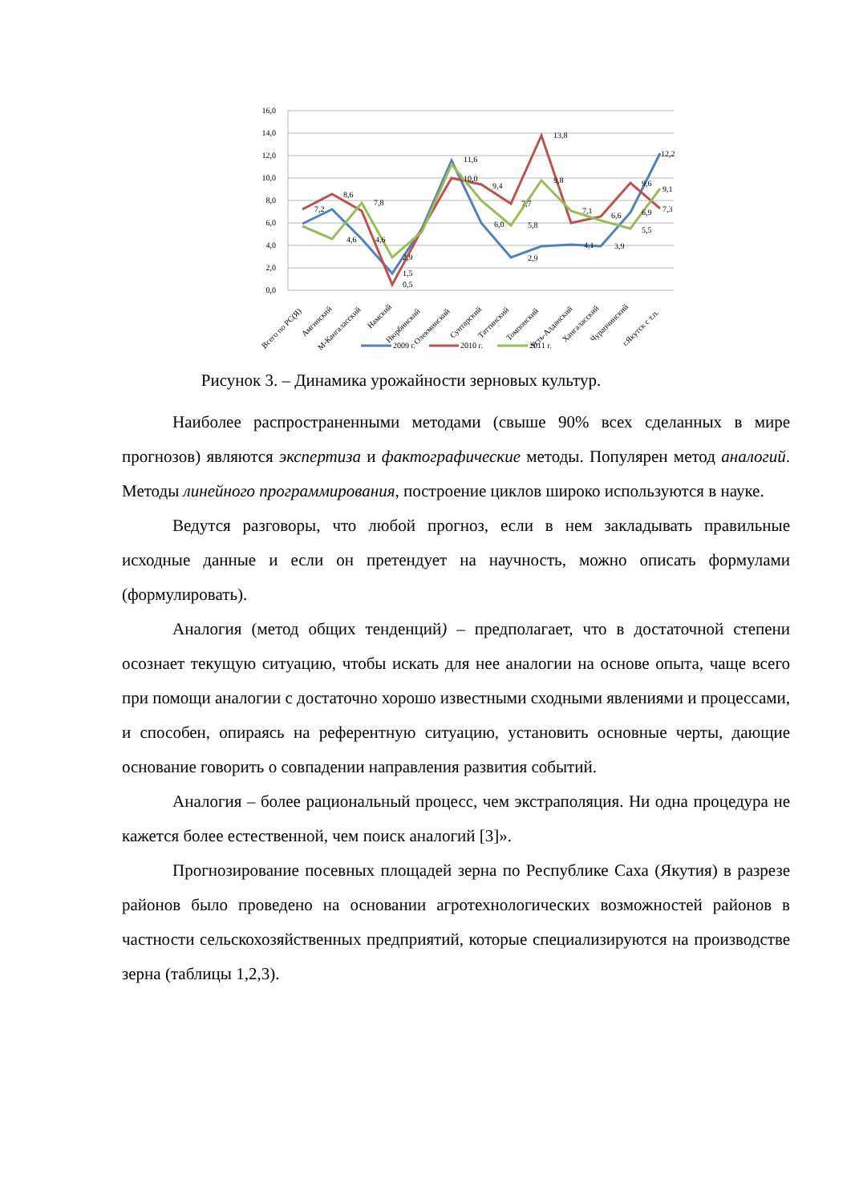16,0
14,0
12,0
10,0
8,0
6,0
4,0
2,0
0,0
7,2
8,6
7,8
2,9
1,5
0,5
11,6
10,0
9,4
7,7
13,8
9,8
7,1
6,6
9,6
6,9
12,2
9,1
7,3
5,5
5,8
2,9
6,0
4,6
4,6
4,1
3,9
Всего по РС(Я)
Амгинский
М-Кангаласский
Намский
Нюрбинский
Олекминский
Сунтарский
Таттинский
Томпонский
Усть-Алданский
Хангаласский
Чурапчинский
г.Якутск с т.п.
2009 г.
2010 г.
2011 г.
Рисунок 3. – Динамика урожайности зерновых культур.
Наиболее распространенными методами (свыше 90% всех сделанных в мире прогнозов) являются экспертиза и фактографические методы. Популярен метод аналогий. Методы линейного программирования, построение циклов широко используются в науке.
Ведутся разговоры, что любой прогноз, если в нем закладывать правильные исходные данные и если он претендует на научность, можно описать формулами (формулировать).
Аналогия (метод общих тенденций) – предполагает, что в достаточной степени осознает текущую ситуацию, чтобы искать для нее аналогии на основе опыта, чаще всего при помощи аналогии с достаточно хорошо известными сходными явлениями и процессами, и способен, опираясь на референтную ситуацию, установить основные черты, дающие основание говорить о совпадении направления развития событий.
Аналогия – более рациональный процесс, чем экстраполяция. Ни одна процедура не кажется более естественной, чем поиск аналогий [3]».
Прогнозирование посевных площадей зерна по Республике Саха (Якутия) в разрезе районов было проведено на основании агротехнологических возможностей районов в частности сельскохозяйственных предприятий, которые специализируются на производстве зерна (таблицы 1,2,3).